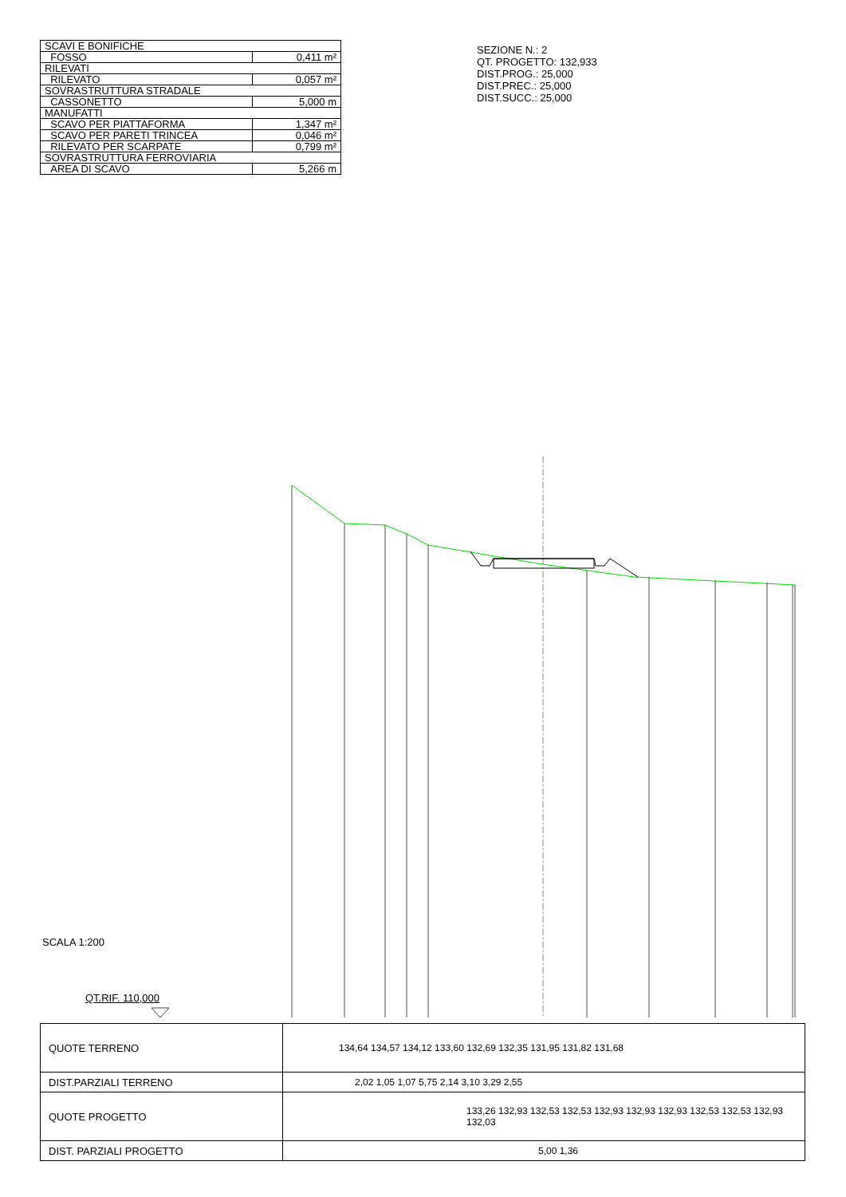| SCAVI E BONIFICHE | |
| FOSSO | 0,411 m² |
| RILEVATI | |
| RILEVATO | 0,057 m² |
| SOVRASTRUTTURA STRADALE | |
| CASSONETTO | 5,000 m |
| MANUFATTI | |
| SCAVO PER PIATTAFORMA | 1,347 m² |
| SCAVO PER PARETI TRINCEA | 0,046 m² |
| RILEVATO PER SCARPATE | 0,799 m² |
| SOVRASTRUTTURA FERROVIARIA | |
| AREA DI SCAVO | 5,266 m |
SEZIONE N.: 2
QT. PROGETTO: 132,933
DIST.PROG.: 25,000
DIST.PREC.: 25,000
DIST.SUCC.: 25,000
SCALA 1:200
QT.RIF. 110,000
| QUOTE TERRENO | 134,64 134,57 134,12 133,60 132,69 132,35 131,95 131,82 131,68 |
| DIST.PARZIALI TERRENO | 2,02 1,05 1,07 5,75 2,14 3,10 3,29 2,55 |
| QUOTE PROGETTO | 133,26 132,93 132,53 132,53 132,93 132,93 132,93 132,53 132,53 132,93 132,03 |
| DIST. PARZIALI PROGETTO | 5,00 1,36 |